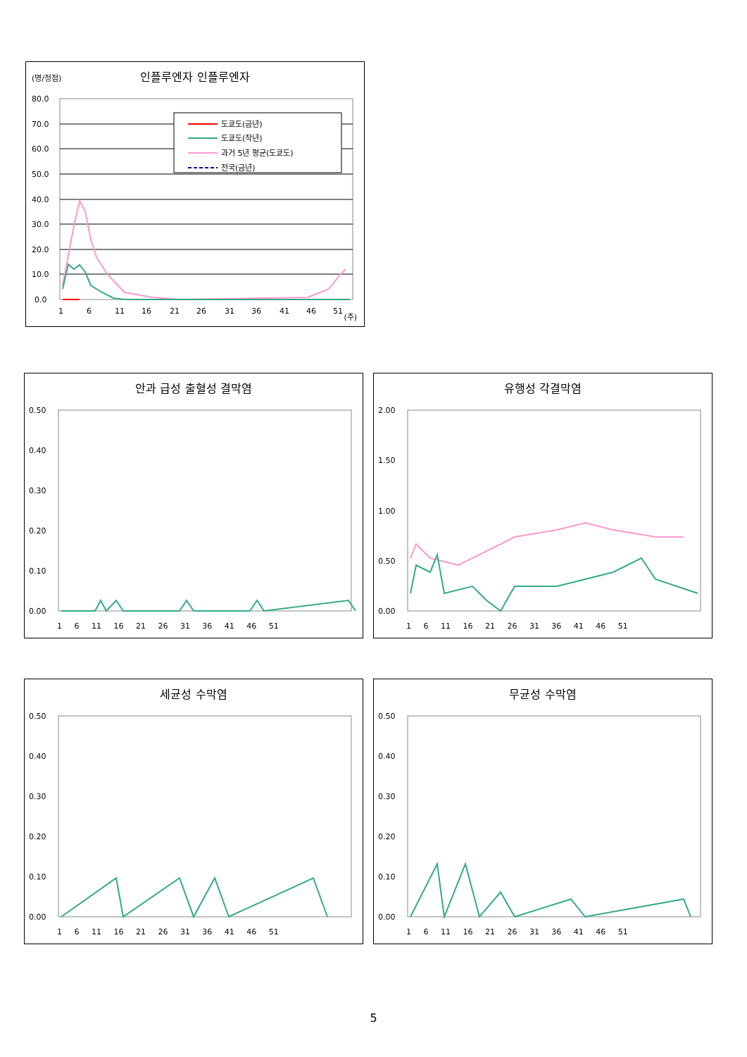인플루엔자 인플루엔자
(명/정점)
80.0
70.0
60.0
50.0
40.0
30.0
20.0
10.0
0.0
1
6
11
16
21
26
31
36
41
46
51
도쿄도(금년)
도쿄도(작년)
과거 5년 평균(도쿄도)
전국(금년)
(주)
안과 급성 출혈성 결막염
0.50
0.40
0.30
0.20
0.10
0.00
1 6 11 16 21 26 31 36 41 46 51
유행성 각결막염
2.00
1.50
1.00
0.50
0.00
1 6 11 16 21 26 31 36 41 46 51
세균성 수막염
0.50
0.40
0.30
0.20
0.10
0.00
1 6 11 16 21 26 31 36 41 46 51
무균성 수막염
0.50
0.40
0.30
0.20
0.10
0.00
1 6 11 16 21 26 31 36 41 46 51
5